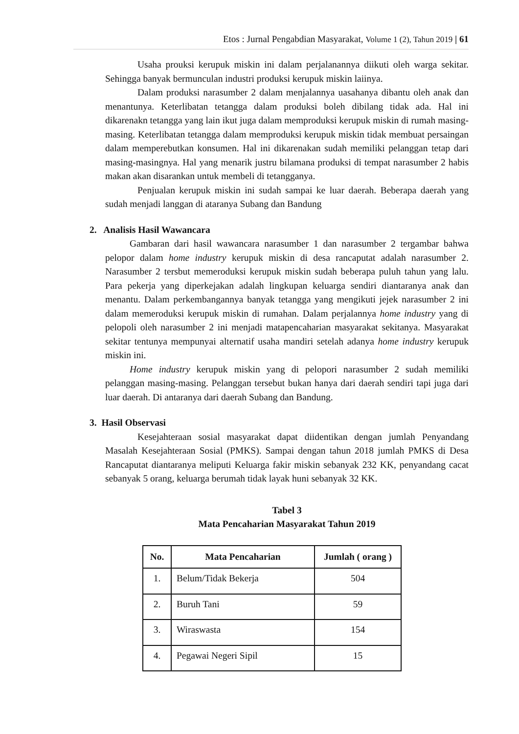Etos : Jurnal Pengabdian Masyarakat, Volume 1 (2), Tahun 2019 | 61
Usaha prouksi kerupuk miskin ini dalam perjalanannya diikuti oleh warga sekitar. Sehingga banyak bermunculan industri produksi kerupuk miskin laiinya.
Dalam produksi narasumber 2 dalam menjalannya uasahanya dibantu oleh anak dan menantunya. Keterlibatan tetangga dalam produksi boleh dibilang tidak ada. Hal ini dikarenakn tetangga yang lain ikut juga dalam memproduksi kerupuk miskin di rumah masing-masing. Keterlibatan tetangga dalam memproduksi kerupuk miskin tidak membuat persaingan dalam memperebutkan konsumen. Hal ini dikarenakan sudah memiliki pelanggan tetap dari masing-masingnya. Hal yang menarik justru bilamana produksi di tempat narasumber 2 habis makan akan disarankan untuk membeli di tetangganya.
Penjualan kerupuk miskin ini sudah sampai ke luar daerah. Beberapa daerah yang sudah menjadi langgan di ataranya Subang dan Bandung
2. Analisis Hasil Wawancara
Gambaran dari hasil wawancara narasumber 1 dan narasumber 2 tergambar bahwa pelopor dalam home industry kerupuk miskin di desa rancaputat adalah narasumber 2. Narasumber 2 tersbut memeroduksi kerupuk miskin sudah beberapa puluh tahun yang lalu. Para pekerja yang diperkejakan adalah lingkupan keluarga sendiri diantaranya anak dan menantu. Dalam perkembangannya banyak tetangga yang mengikuti jejek narasumber 2 ini dalam memeroduksi kerupuk miskin di rumahan. Dalam perjalannya home industry yang di pelopoli oleh narasumber 2 ini menjadi matapencaharian masyarakat sekitanya. Masyarakat sekitar tentunya mempunyai alternatif usaha mandiri setelah adanya home industry kerupuk miskin ini.
Home industry kerupuk miskin yang di pelopori narasumber 2 sudah memiliki pelanggan masing-masing. Pelanggan tersebut bukan hanya dari daerah sendiri tapi juga dari luar daerah. Di antaranya dari daerah Subang dan Bandung.
3. Hasil Observasi
Kesejahteraan sosial masyarakat dapat diidentikan dengan jumlah Penyandang Masalah Kesejahteraan Sosial (PMKS). Sampai dengan tahun 2018 jumlah PMKS di Desa Rancaputat diantaranya meliputi Keluarga fakir miskin sebanyak 232 KK, penyandang cacat sebanyak 5 orang, keluarga berumah tidak layak huni sebanyak 32 KK.
Tabel 3
Mata Pencaharian Masyarakat Tahun 2019
| No. | Mata Pencaharian | Jumlah ( orang ) |
| --- | --- | --- |
| 1. | Belum/Tidak Bekerja | 504 |
| 2. | Buruh Tani | 59 |
| 3. | Wiraswasta | 154 |
| 4. | Pegawai Negeri Sipil | 15 |